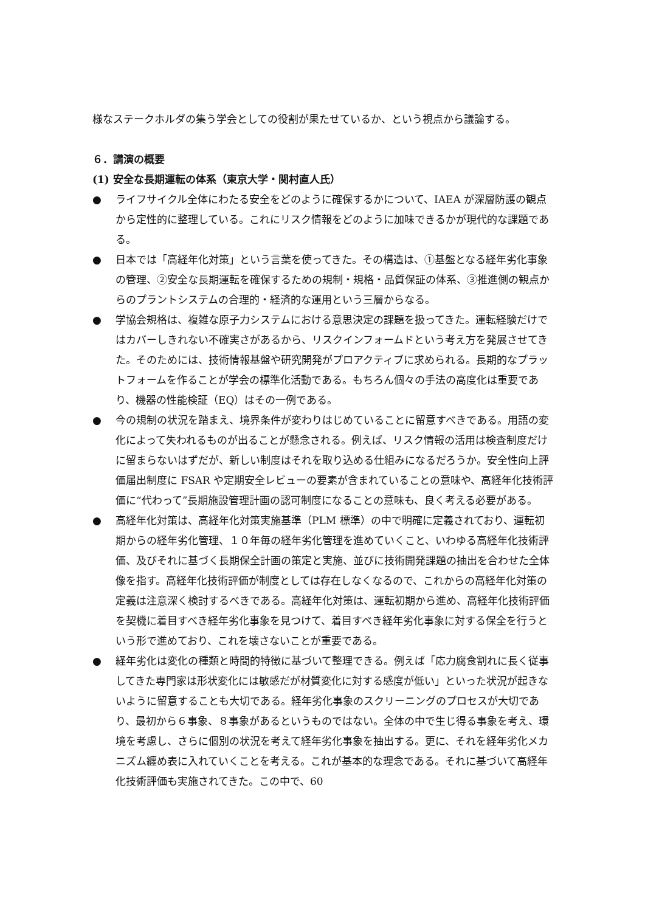様なステークホルダの集う学会としての役割が果たせているか、という視点から議論する。
６．講演の概要
(1) 安全な長期運転の体系（東京大学・関村直人氏）
● ライフサイクル全体にわたる安全をどのように確保するかについて、IAEA が深層防護の観点から定性的に整理している。これにリスク情報をどのように加味できるかが現代的な課題である。
● 日本では「高経年化対策」という言葉を使ってきた。その構造は、①基盤となる経年劣化事象の管理、②安全な長期運転を確保するための規制・規格・品質保証の体系、③推進側の観点からのプラントシステムの合理的・経済的な運用という三層からなる。
● 学協会規格は、複雑な原子力システムにおける意思決定の課題を扱ってきた。運転経験だけではカバーしきれない不確実さがあるから、リスクインフォームドという考え方を発展させてきた。そのためには、技術情報基盤や研究開発がプロアクティブに求められる。長期的なプラットフォームを作ることが学会の標準化活動である。もちろん個々の手法の高度化は重要であり、機器の性能検証（EQ）はその一例である。
● 今の規制の状況を踏まえ、境界条件が変わりはじめていることに留意すべきである。用語の変化によって失われるものが出ることが懸念される。例えば、リスク情報の活用は検査制度だけに留まらないはずだが、新しい制度はそれを取り込める仕組みになるだろうか。安全性向上評価届出制度に FSAR や定期安全レビューの要素が含まれていることの意味や、高経年化技術評価に“代わって”長期施設管理計画の認可制度になることの意味も、良く考える必要がある。
● 高経年化対策は、高経年化対策実施基準（PLM 標準）の中で明確に定義されており、運転初期からの経年劣化管理、１０年毎の経年劣化管理を進めていくこと、いわゆる高経年化技術評価、及びそれに基づく長期保全計画の策定と実施、並びに技術開発課題の抽出を合わせた全体像を指す。高経年化技術評価が制度としては存在しなくなるので、これからの高経年化対策の定義は注意深く検討するべきである。高経年化対策は、運転初期から進め、高経年化技術評価を契機に着目すべき経年劣化事象を見つけて、着目すべき経年劣化事象に対する保全を行うという形で進めており、これを壊さないことが重要である。
● 経年劣化は変化の種類と時間的特徴に基づいて整理できる。例えば「応力腐食割れに長く従事してきた専門家は形状変化には敏感だが材質変化に対する感度が低い」といった状況が起きないように留意することも大切である。経年劣化事象のスクリーニングのプロセスが大切であり、最初から６事象、８事象があるというものではない。全体の中で生じ得る事象を考え、環境を考慮し、さらに個別の状況を考えて経年劣化事象を抽出する。更に、それを経年劣化メカニズム纏め表に入れていくことを考える。これが基本的な理念である。それに基づいて高経年化技術評価も実施されてきた。この中で、60